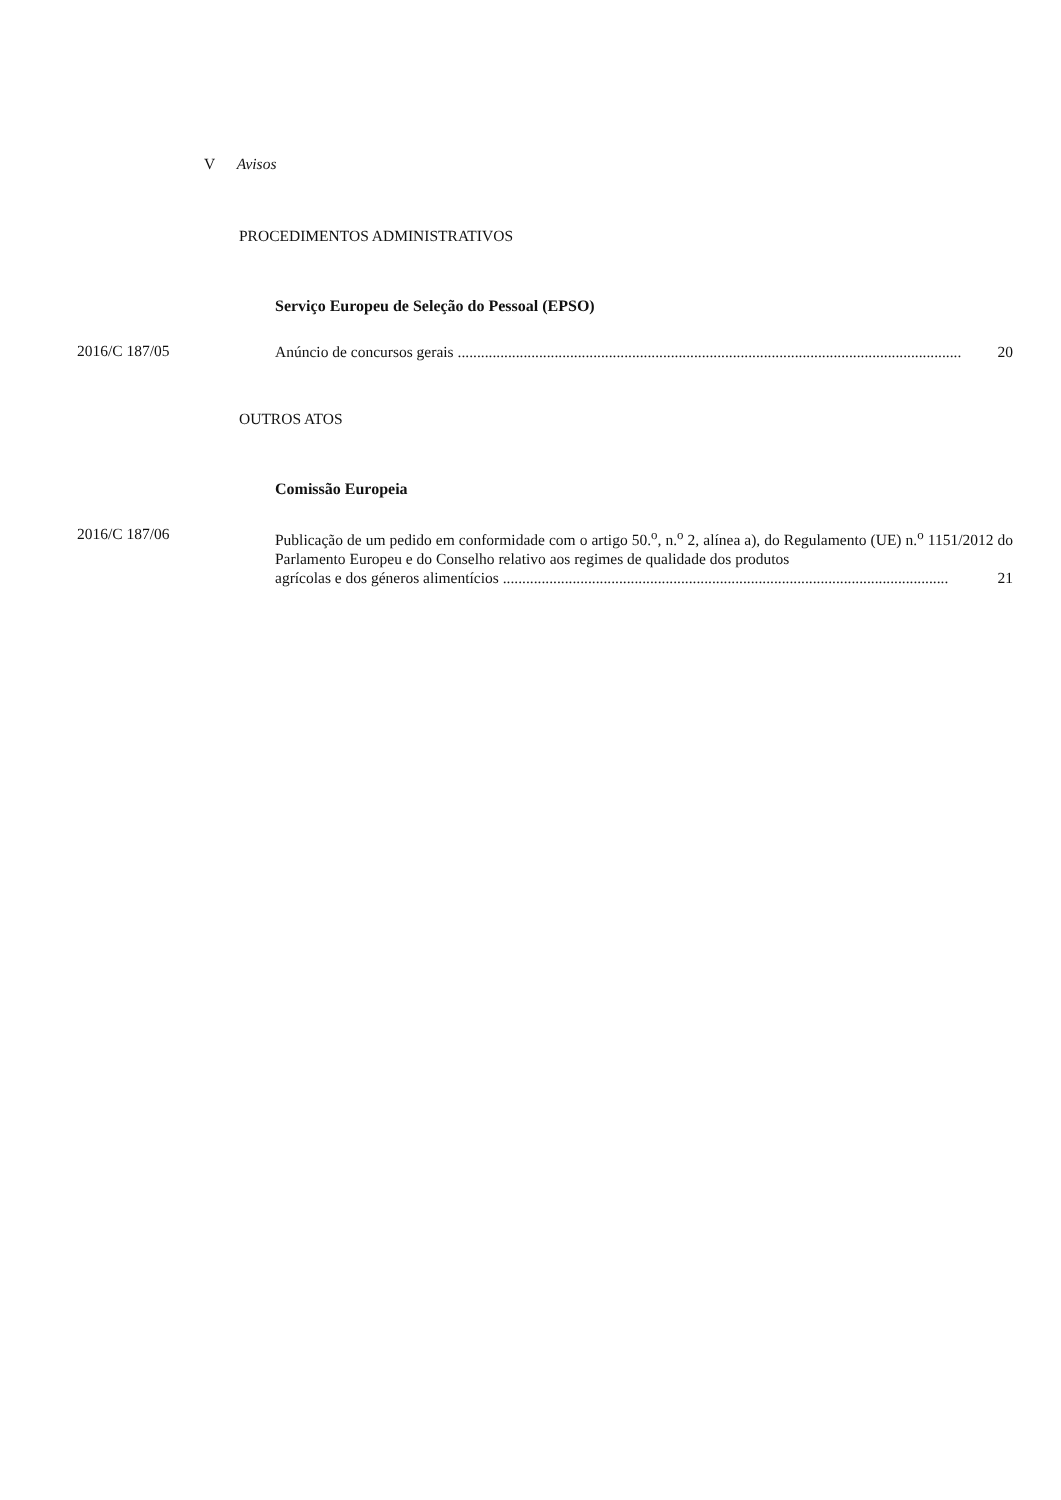V Avisos
PROCEDIMENTOS ADMINISTRATIVOS
Serviço Europeu de Seleção do Pessoal (EPSO)
2016/C 187/05
Anúncio de concursos gerais .................................................................................................................................. 20
OUTROS ATOS
Comissão Europeia
2016/C 187/06
Publicação de um pedido em conformidade com o artigo 50.<sup>o</sup>, n.<sup>o</sup> 2, alínea a), do Regulamento (UE) n.<sup>o</sup> 1151/2012 do Parlamento Europeu e do Conselho relativo aos regimes de qualidade dos produtos
agrícolas e dos géneros alimentícios ................................................................................................................... 21